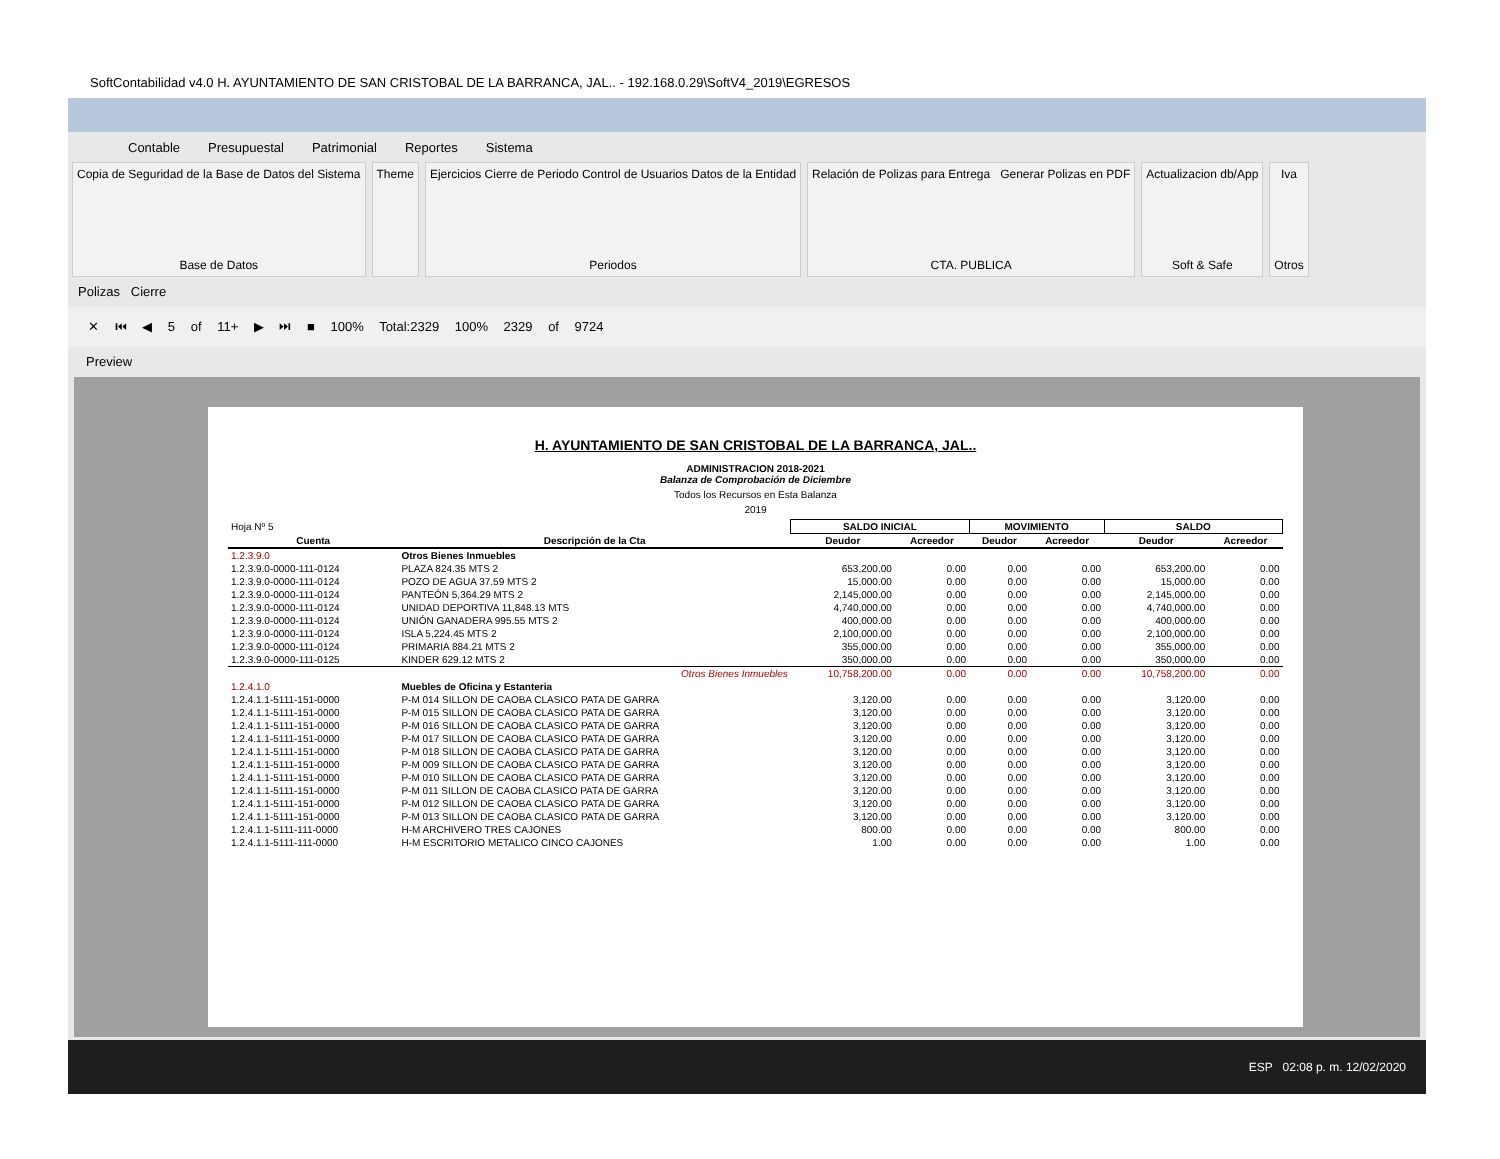SoftContabilidad v4.0 H. AYUNTAMIENTO DE SAN CRISTOBAL DE LA BARRANCA, JAL.. - 192.168.0.29\SoftV4_2019\EGRESOS
Contable Presupuestal Patrimonial Reportes Sistema
Copia de Seguridad de la Base de Datos del Sistema
Base de Datos
Theme Ejercicios Cierre de Periodo Control de Usuarios Datos de la Entidad
Periodos
Relación de Polizas para Entrega Generar Polizas en PDF
CTA. PUBLICA
Actualizacion db/App
Soft & Safe
Iva
Otros
Polizas Cierre
✕ ⏮ ◀ 5 of 11+ ▶ ⏭ ■ 100% Total:2329 100% 2329 of 9724
Preview
H. AYUNTAMIENTO DE SAN CRISTOBAL DE LA BARRANCA, JAL..
ADMINISTRACION 2018-2021
Balanza de Comprobación de Diciembre
Todos los Recursos en Esta Balanza
2019
| Hoja Nº 5 | | SALDO INICIAL | | MOVIMIENTO | | SALDO | |
| Cuenta | Descripción de la Cta | Deudor | Acreedor | Deudor | Acreedor | Deudor | Acreedor |
| 1.2.3.9.0 | Otros Bienes Inmuebles | | | | | | |
| 1.2.3.9.0-0000-111-0124 | PLAZA 824.35 MTS 2 | 653,200.00 | 0.00 | 0.00 | 0.00 | 653,200.00 | 0.00 |
| 1.2.3.9.0-0000-111-0124 | POZO DE AGUA 37.59 MTS 2 | 15,000.00 | 0.00 | 0.00 | 0.00 | 15,000.00 | 0.00 |
| 1.2.3.9.0-0000-111-0124 | PANTEÓN 5,364.29 MTS 2 | 2,145,000.00 | 0.00 | 0.00 | 0.00 | 2,145,000.00 | 0.00 |
| 1.2.3.9.0-0000-111-0124 | UNIDAD DEPORTIVA 11,848.13 MTS | 4,740,000.00 | 0.00 | 0.00 | 0.00 | 4,740,000.00 | 0.00 |
| 1.2.3.9.0-0000-111-0124 | UNIÓN GANADERA 995.55 MTS 2 | 400,000.00 | 0.00 | 0.00 | 0.00 | 400,000.00 | 0.00 |
| 1.2.3.9.0-0000-111-0124 | ISLA 5,224.45 MTS 2 | 2,100,000.00 | 0.00 | 0.00 | 0.00 | 2,100,000.00 | 0.00 |
| 1.2.3.9.0-0000-111-0124 | PRIMARIA 884.21 MTS 2 | 355,000.00 | 0.00 | 0.00 | 0.00 | 355,000.00 | 0.00 |
| 1.2.3.9.0-0000-111-0125 | KINDER 629.12 MTS 2 | 350,000.00 | 0.00 | 0.00 | 0.00 | 350,000.00 | 0.00 |
| | Otros Bienes Inmuebles | 10,758,200.00 | 0.00 | 0.00 | 0.00 | 10,758,200.00 | 0.00 |
| 1.2.4.1.0 | Muebles de Oficina y Estanteria | | | | | | |
| 1.2.4.1.1-5111-151-0000 | P-M 014 SILLON DE CAOBA CLASICO PATA DE GARRA | 3,120.00 | 0.00 | 0.00 | 0.00 | 3,120.00 | 0.00 |
| 1.2.4.1.1-5111-151-0000 | P-M 015 SILLON DE CAOBA CLASICO PATA DE GARRA | 3,120.00 | 0.00 | 0.00 | 0.00 | 3,120.00 | 0.00 |
| 1.2.4.1.1-5111-151-0000 | P-M 016 SILLON DE CAOBA CLASICO PATA DE GARRA | 3,120.00 | 0.00 | 0.00 | 0.00 | 3,120.00 | 0.00 |
| 1.2.4.1.1-5111-151-0000 | P-M 017 SILLON DE CAOBA CLASICO PATA DE GARRA | 3,120.00 | 0.00 | 0.00 | 0.00 | 3,120.00 | 0.00 |
| 1.2.4.1.1-5111-151-0000 | P-M 018 SILLON DE CAOBA CLASICO PATA DE GARRA | 3,120.00 | 0.00 | 0.00 | 0.00 | 3,120.00 | 0.00 |
| 1.2.4.1.1-5111-151-0000 | P-M 009 SILLON DE CAOBA CLASICO PATA DE GARRA | 3,120.00 | 0.00 | 0.00 | 0.00 | 3,120.00 | 0.00 |
| 1.2.4.1.1-5111-151-0000 | P-M 010 SILLON DE CAOBA CLASICO PATA DE GARRA | 3,120.00 | 0.00 | 0.00 | 0.00 | 3,120.00 | 0.00 |
| 1.2.4.1.1-5111-151-0000 | P-M 011 SILLON DE CAOBA CLASICO PATA DE GARRA | 3,120.00 | 0.00 | 0.00 | 0.00 | 3,120.00 | 0.00 |
| 1.2.4.1.1-5111-151-0000 | P-M 012 SILLON DE CAOBA CLASICO PATA DE GARRA | 3,120.00 | 0.00 | 0.00 | 0.00 | 3,120.00 | 0.00 |
| 1.2.4.1.1-5111-151-0000 | P-M 013 SILLON DE CAOBA CLASICO PATA DE GARRA | 3,120.00 | 0.00 | 0.00 | 0.00 | 3,120.00 | 0.00 |
| 1.2.4.1.1-5111-111-0000 | H-M ARCHIVERO TRES CAJONES | 800.00 | 0.00 | 0.00 | 0.00 | 800.00 | 0.00 |
| 1.2.4.1.1-5111-111-0000 | H-M ESCRITORIO METALICO CINCO CAJONES | 1.00 | 0.00 | 0.00 | 0.00 | 1.00 | 0.00 |
ESP 02:08 p. m. 12/02/2020